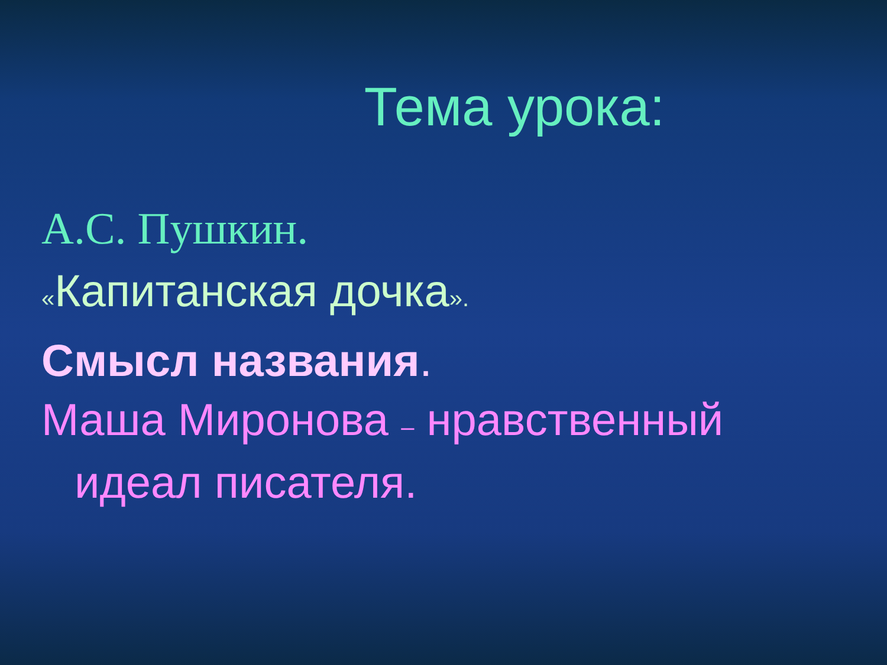Тема урока:
А.С. Пушкин.
«Капитанская дочка».
Смысл названия.
Маша Миронова – нравственный идеал писателя.